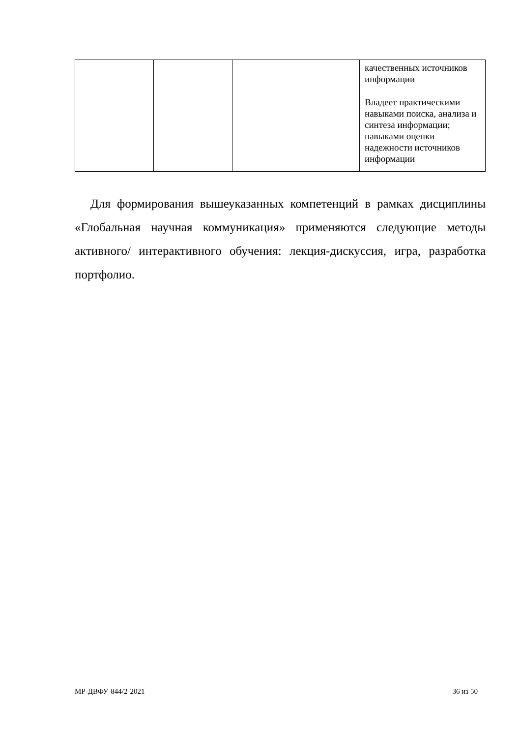| | | | качественных источников информации Владеет практическими навыками поиска, анализа и синтеза информации; навыками оценки надежности источников информации |
Для формирования вышеуказанных компетенций в рамках дисциплины «Глобальная научная коммуникация» применяются следующие методы активного/ интерактивного обучения: лекция-дискуссия, игра, разработка портфолио.
МР-ДВФУ-844/2-2021 36 из 50